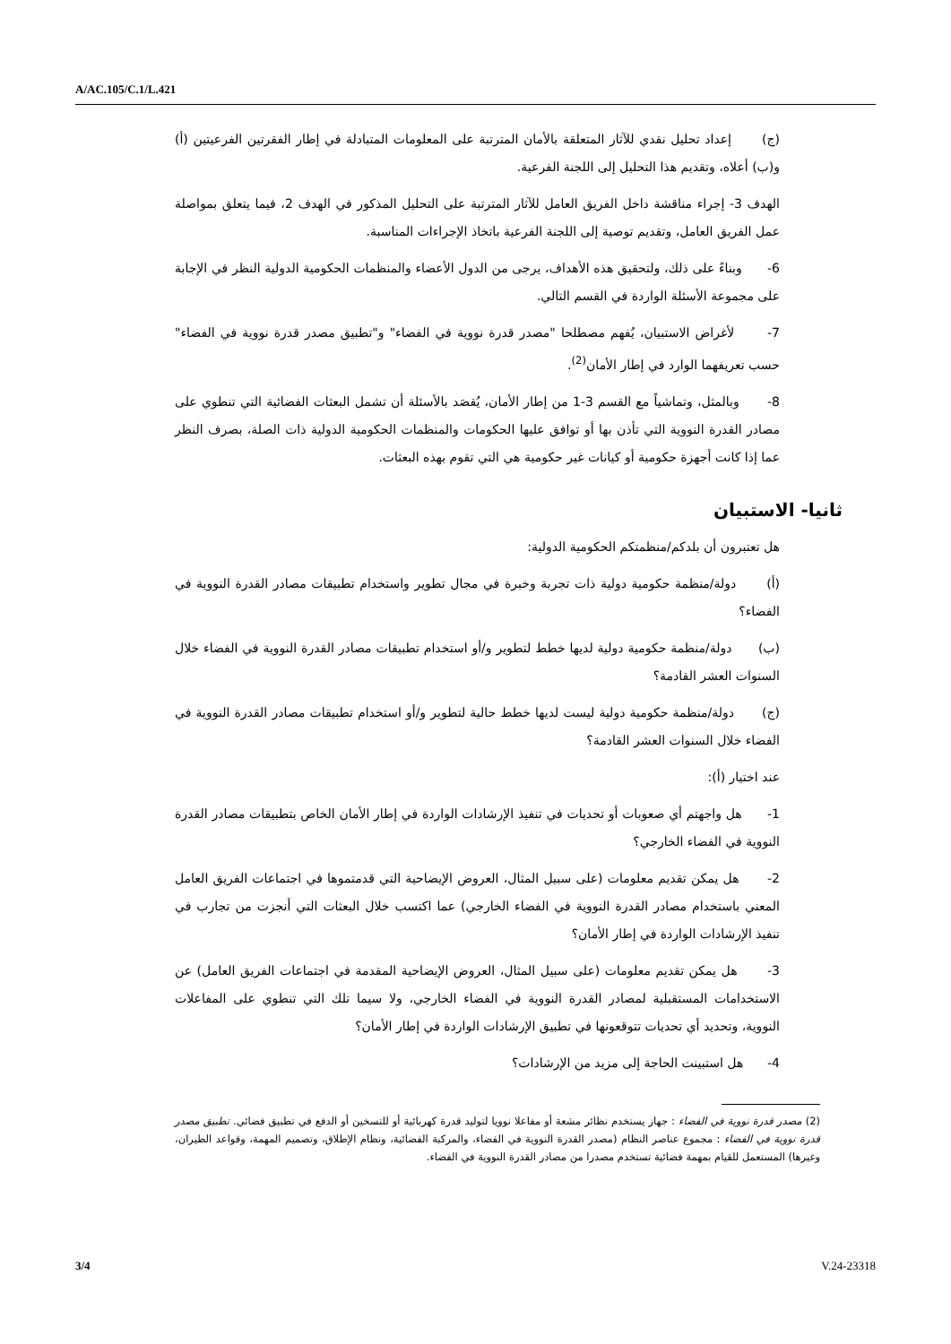A/AC.105/C.1/L.421
(ج) إعداد تحليل نقدي للآثار المتعلقة بالأمان المترتبة على المعلومات المتبادلة في إطار الفقرتين الفرعيتين (أ) و(ب) أعلاه، وتقديم هذا التحليل إلى اللجنة الفرعية.
الهدف 3- إجراء مناقشة داخل الفريق العامل للآثار المترتبة على التحليل المذكور في الهدف 2، فيما يتعلق بمواصلة عمل الفريق العامل، وتقديم توصية إلى اللجنة الفرعية باتخاذ الإجراءات المناسبة.
6- وبناءً على ذلك، ولتحقيق هذه الأهداف، يرجى من الدول الأعضاء والمنظمات الحكومية الدولية النظر في الإجابة على مجموعة الأسئلة الواردة في القسم التالي.
7- لأغراض الاستبيان، يُفهم مصطلحا "مصدر قدرة نووية في الفضاء" و"تطبيق مصدر قدرة نووية في الفضاء" حسب تعريفهما الوارد في إطار الأمان<sup>(2)</sup>.
8- وبالمثل، وتماشياً مع القسم 3-1 من إطار الأمان، يُقصَد بالأسئلة أن تشمل البعثات الفضائية التي تنطوي على مصادر القدرة النووية التي تأذن بها أو توافق عليها الحكومات والمنظمات الحكومية الدولية ذات الصلة، بصرف النظر عما إذا كانت أجهزة حكومية أو كيانات غير حكومية هي التي تقوم بهذه البعثات.
ثانيا- الاستبيان
هل تعتبرون أن بلدكم/منظمتكم الحكومية الدولية:
(أ) دولة/منظمة حكومية دولية ذات تجربة وخبرة في مجال تطوير واستخدام تطبيقات مصادر القدرة النووية في الفضاء؟
(ب) دولة/منظمة حكومية دولية لديها خطط لتطوير و/أو استخدام تطبيقات مصادر القدرة النووية في الفضاء خلال السنوات العشر القادمة؟
(ج) دولة/منظمة حكومية دولية ليست لديها خطط حالية لتطوير و/أو استخدام تطبيقات مصادر القدرة النووية في الفضاء خلال السنوات العشر القادمة؟
عند اختيار (أ):
1- هل واجهتم أي صعوبات أو تحديات في تنفيذ الإرشادات الواردة في إطار الأمان الخاص بتطبيقات مصادر القدرة النووية في الفضاء الخارجي؟
2- هل يمكن تقديم معلومات (على سبيل المثال، العروض الإيضاحية التي قدمتموها في اجتماعات الفريق العامل المعني باستخدام مصادر القدرة النووية في الفضاء الخارجي) عما اكتسب خلال البعثات التي أنجزت من تجارب في تنفيذ الإرشادات الواردة في إطار الأمان؟
3- هل يمكن تقديم معلومات (على سبيل المثال، العروض الإيضاحية المقدمة في اجتماعات الفريق العامل) عن الاستخدامات المستقبلية لمصادر القدرة النووية في الفضاء الخارجي، ولا سيما تلك التي تنطوي على المفاعلات النووية، وتحديد أي تحديات تتوقعونها في تطبيق الإرشادات الواردة في إطار الأمان؟
4- هل استبينت الحاجة إلى مزيد من الإرشادات؟
(2) مصدر قدرة نووية في الفضاء : جهاز يستخدم نظائر مشعة أو مفاعلا نوويا لتوليد قدرة كهربائية أو للتسخين أو الدفع في تطبيق فضائي. تطبيق مصدر قدرة نووية في الفضاء : مجموع عناصر النظام (مصدر القدرة النووية في الفضاء، والمركبة الفضائية، ونظام الإطلاق، وتصميم المهمة، وقواعد الطيران، وغيرها) المستعمل للقيام بمهمة فضائية تستخدم مصدرا من مصادر القدرة النووية في الفضاء.
3/4 V.24-23318